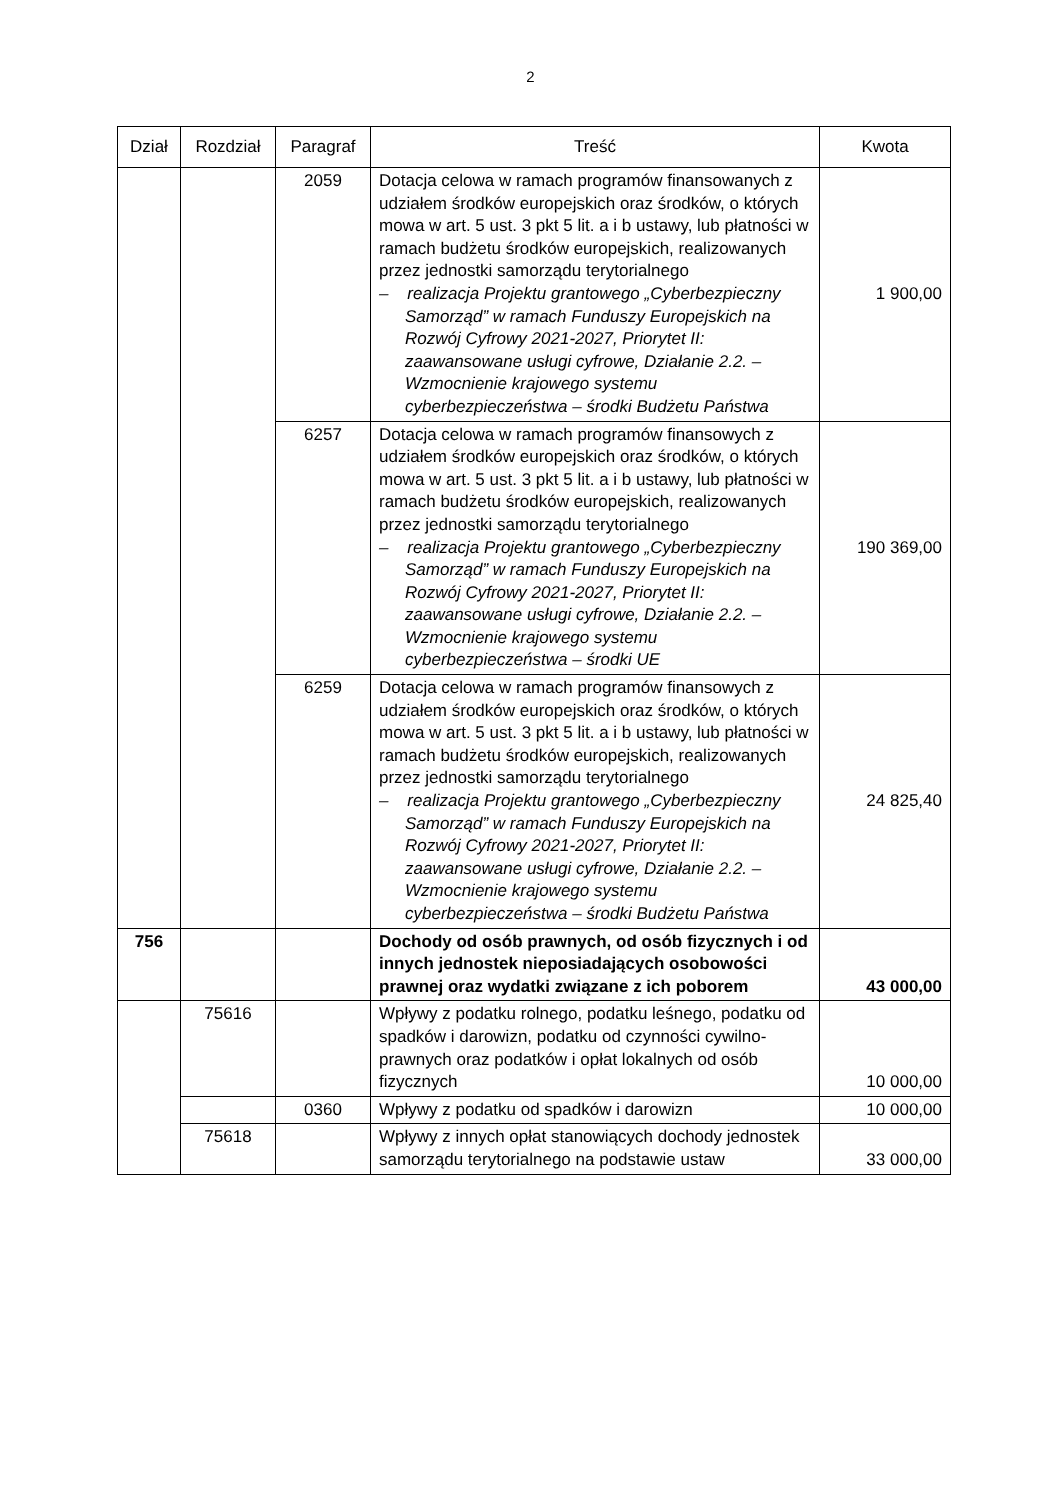2
| Dział | Rozdział | Paragraf | Treść | Kwota |
| --- | --- | --- | --- | --- |
| | | 2059 | Dotacja celowa w ramach programów finansowanych z udziałem środków europejskich oraz środków, o których mowa w art. 5 ust. 3 pkt 5 lit. a i b ustawy, lub płatności w ramach budżetu środków europejskich, realizowanych przez jednostki samorządu terytorialnego – realizacja Projektu grantowego „Cyberbezpieczny Samorząd” w ramach Funduszy Europejskich na Rozwój Cyfrowy 2021-2027, Priorytet II: zaawansowane usługi cyfrowe, Działanie 2.2. – Wzmocnienie krajowego systemu cyberbezpieczeństwa – środki Budżetu Państwa | 1 900,00 |
| | | 6257 | Dotacja celowa w ramach programów finansowych z udziałem środków europejskich oraz środków, o których mowa w art. 5 ust. 3 pkt 5 lit. a i b ustawy, lub płatności w ramach budżetu środków europejskich, realizowanych przez jednostki samorządu terytorialnego – realizacja Projektu grantowego „Cyberbezpieczny Samorząd” w ramach Funduszy Europejskich na Rozwój Cyfrowy 2021-2027, Priorytet II: zaawansowane usługi cyfrowe, Działanie 2.2. – Wzmocnienie krajowego systemu cyberbezpieczeństwa – środki UE | 190 369,00 |
| | | 6259 | Dotacja celowa w ramach programów finansowych z udziałem środków europejskich oraz środków, o których mowa w art. 5 ust. 3 pkt 5 lit. a i b ustawy, lub płatności w ramach budżetu środków europejskich, realizowanych przez jednostki samorządu terytorialnego – realizacja Projektu grantowego „Cyberbezpieczny Samorząd” w ramach Funduszy Europejskich na Rozwój Cyfrowy 2021-2027, Priorytet II: zaawansowane usługi cyfrowe, Działanie 2.2. – Wzmocnienie krajowego systemu cyberbezpieczeństwa – środki Budżetu Państwa | 24 825,40 |
| 756 | | | Dochody od osób prawnych, od osób fizycznych i od innych jednostek nieposiadających osobowości prawnej oraz wydatki związane z ich poborem | 43 000,00 |
| | 75616 | | Wpływy z podatku rolnego, podatku leśnego, podatku od spadków i darowizn, podatku od czynności cywilno-prawnych oraz podatków i opłat lokalnych od osób fizycznych | 10 000,00 |
| | | 0360 | Wpływy z podatku od spadków i darowizn | 10 000,00 |
| | 75618 | | Wpływy z innych opłat stanowiących dochody jednostek samorządu terytorialnego na podstawie ustaw | 33 000,00 |